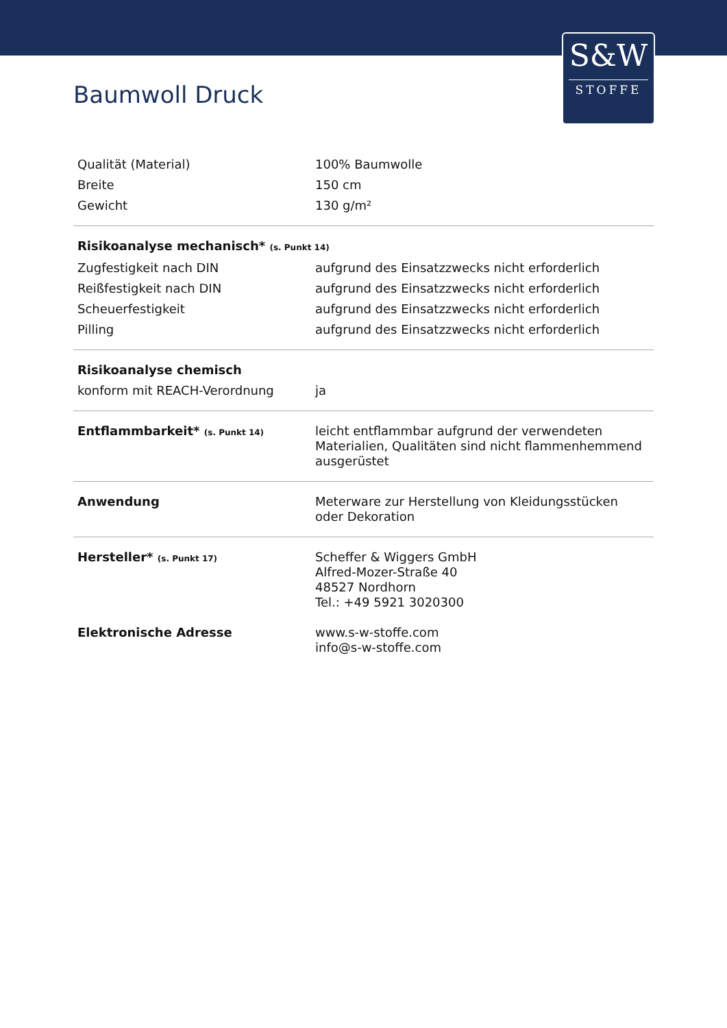S&W
STOFFE
Baumwoll Druck
| Qualität (Material) | 100% Baumwolle |
| Breite | 150 cm |
| Gewicht | 130 g/m² |
| Risikoanalyse mechanisch* (s. Punkt 14) | |
| Zugfestigkeit nach DIN | aufgrund des Einsatzzwecks nicht erforderlich |
| Reißfestigkeit nach DIN | aufgrund des Einsatzzwecks nicht erforderlich |
| Scheuerfestigkeit | aufgrund des Einsatzzwecks nicht erforderlich |
| Pilling | aufgrund des Einsatzzwecks nicht erforderlich |
| Risikoanalyse chemisch | |
| konform mit REACH-Verordnung | ja |
| Entflammbarkeit* (s. Punkt 14) | leicht entflammbar aufgrund der verwendeten Materialien, Qualitäten sind nicht flammenhemmend ausgerüstet |
| Anwendung | Meterware zur Herstellung von Kleidungsstücken oder Dekoration |
| Hersteller* (s. Punkt 17) | Scheffer & Wiggers GmbH Alfred-Mozer-Straße 40 48527 Nordhorn Tel.: +49 5921 3020300 |
| Elektronische Adresse | www.s-w-stoffe.com info@s-w-stoffe.com |